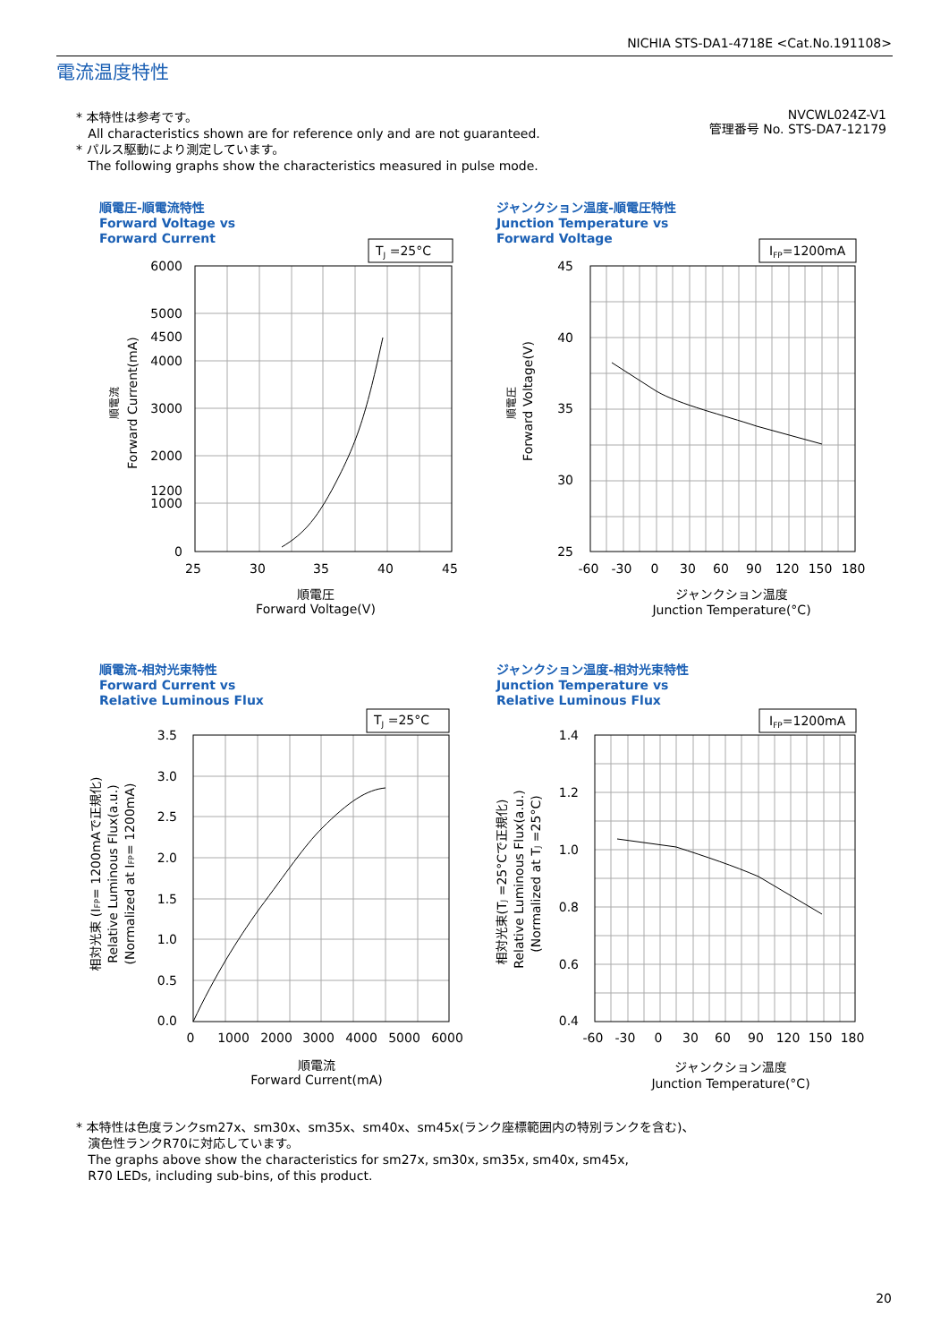NICHIA STS-DA1-4718E <Cat.No.191108>
電流温度特性
* 本特性は参考です。
All characteristics shown are for reference only and are not guaranteed.
* パルス駆動により測定しています。
The following graphs show the characteristics measured in pulse mode.
NVCWL024Z-V1
管理番号 No. STS-DA7-12179
順電圧-順電流特性
Forward Voltage vs
Forward Current
ジャンクション温度-順電圧特性
Junction Temperature vs
Forward Voltage
順電流-相対光束特性
Forward Current vs
Relative Luminous Flux
ジャンクション温度-相対光束特性
Junction Temperature vs
Relative Luminous Flux
6000
5000
4500
4000
3000
2000
1200
1000
0
45
40
35
30
25
3.5
3.0
2.5
2.0
1.5
1.0
0.5
0.0
1.4
1.2
1.0
0.8
0.6
0.4
25
30
35
40
45
-60
-30
0
30
60
90
120
150
180
0
1000
2000
3000
4000
5000
6000
-60
-30
0
30
60
90
120
150
180
順電圧
Forward Voltage(V)
ジャンクション温度
Junction Temperature(°C)
順電流
Forward Current(mA)
ジャンクション温度
Junction Temperature(°C)
TJ =25°C
IFP=1200mA
TJ =25°C
IFP=1200mA
順電流
Forward Current(mA)
順電圧
Forward Voltage(V)
相対光束 (IFP= 1200mAで正規化)
Relative Luminous Flux(a.u.)
(Normalized at IFP= 1200mA)
相対光束(TJ =25°Cで正規化)
Relative Luminous Flux(a.u.)
(Normalized at TJ =25°C)
* 本特性は色度ランクsm27x、sm30x、sm35x、sm40x、sm45x(ランク座標範囲内の特別ランクを含む)、
演色性ランクR70に対応しています。
The graphs above show the characteristics for sm27x, sm30x, sm35x, sm40x, sm45x,
R70 LEDs, including sub-bins, of this product.
20